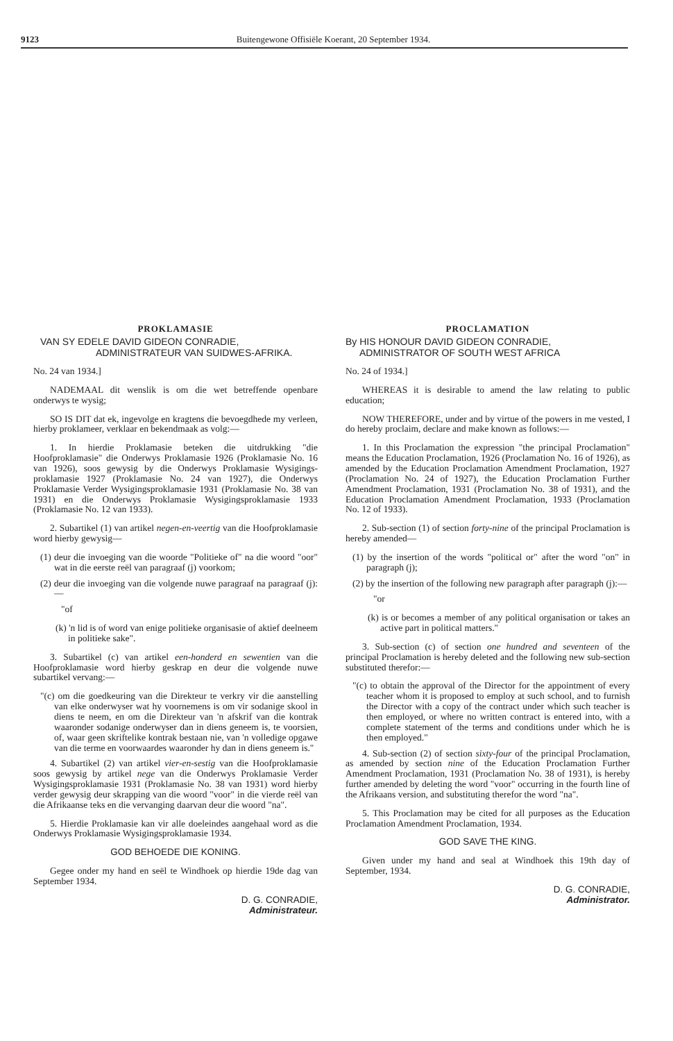9123 Buitengewone Offisiële Koerant, 20 September 1934.
PROKLAMASIE
VAN SY EDELE DAVID GIDEON CONRADIE,
ADMINISTRATEUR VAN SUIDWES-AFRIKA.
No. 24 van 1934.]
NADEMAAL dit wenslik is om die wet betreffende openbare onderwys te wysig;
SO IS DIT dat ek, ingevolge en kragtens die bevoegdhede my verleen, hierby proklameer, verklaar en bekendmaak as volg:—
1. In hierdie Proklamasie beteken die uitdrukking "die Hoofproklamasie" die Onderwys Proklamasie 1926 (Proklamasie No. 16 van 1926), soos gewysig by die Onderwys Proklamasie Wysigings-proklamasie 1927 (Proklamasie No. 24 van 1927), die Onderwys Proklamasie Verder Wysigingsproklamasie 1931 (Proklamasie No. 38 van 1931) en die Onderwys Proklamasie Wysigingsproklamasie 1933 (Proklamasie No. 12 van 1933).
2. Subartikel (1) van artikel negen-en-veertig van die Hoofproklamasie word hierby gewysig—
(1) deur die invoeging van die woorde "Politieke of" na die woord "oor" wat in die eerste reël van paragraaf (j) voorkom;
(2) deur die invoeging van die volgende nuwe paragraaf na paragraaf (j):—
"of
(k) 'n lid is of word van enige politieke organisasie of aktief deelneem in politieke sake".
3. Subartikel (c) van artikel een-honderd en sewentien van die Hoofproklamasie word hierby geskrap en deur die volgende nuwe subartikel vervang:—
"(c) om die goedkeuring van die Direkteur te verkry vir die aanstelling van elke onderwyser wat hy voornemens is om vir sodanige skool in diens te neem, en om die Direkteur van 'n afskrif van die kontrak waaronder sodanige onderwyser dan in diens geneem is, te voorsien, of, waar geen skriftelike kontrak bestaan nie, van 'n volledige opgawe van die terme en voorwaardes waaronder hy dan in diens geneem is."
4. Subartikel (2) van artikel vier-en-sestig van die Hoofproklamasie soos gewysig by artikel nege van die Onderwys Proklamasie Verder Wysigingsproklamasie 1931 (Proklamasie No. 38 van 1931) word hierby verder gewysig deur skrapping van die woord "voor" in die vierde reël van die Afrikaanse teks en die vervanging daarvan deur die woord "na".
5. Hierdie Proklamasie kan vir alle doeleindes aangehaal word as die Onderwys Proklamasie Wysigingsproklamasie 1934.
GOD BEHOEDE DIE KONING.
Gegee onder my hand en seël te Windhoek op hierdie 19de dag van September 1934.
D. G. CONRADIE,
Administrateur.
PROCLAMATION
By HIS HONOUR DAVID GIDEON CONRADIE,
ADMINISTRATOR OF SOUTH WEST AFRICA
No. 24 of 1934.]
WHEREAS it is desirable to amend the law relating to public education;
NOW THEREFORE, under and by virtue of the powers in me vested, I do hereby proclaim, declare and make known as follows:—
1. In this Proclamation the expression "the principal Proclamation" means the Education Proclamation, 1926 (Proclamation No. 16 of 1926), as amended by the Education Proclamation Amendment Proclamation, 1927 (Proclamation No. 24 of 1927), the Education Proclamation Further Amendment Proclamation, 1931 (Proclamation No. 38 of 1931), and the Education Proclamation Amendment Proclamation, 1933 (Proclamation No. 12 of 1933).
2. Sub-section (1) of section forty-nine of the principal Proclamation is hereby amended—
(1) by the insertion of the words "political or" after the word "on" in paragraph (j);
(2) by the insertion of the following new paragraph after paragraph (j):—
"or
(k) is or becomes a member of any political organisation or takes an active part in political matters."
3. Sub-section (c) of section one hundred and seventeen of the principal Proclamation is hereby deleted and the following new sub-section substituted therefor:—
"(c) to obtain the approval of the Director for the appointment of every teacher whom it is proposed to employ at such school, and to furnish the Director with a copy of the contract under which such teacher is then employed, or where no written contract is entered into, with a complete statement of the terms and conditions under which he is then employed."
4. Sub-section (2) of section sixty-four of the principal Proclamation, as amended by section nine of the Education Proclamation Further Amendment Proclamation, 1931 (Proclamation No. 38 of 1931), is hereby further amended by deleting the word "voor" occurring in the fourth line of the Afrikaans version, and substituting therefor the word "na".
5. This Proclamation may be cited for all purposes as the Education Proclamation Amendment Proclamation, 1934.
GOD SAVE THE KING.
Given under my hand and seal at Windhoek this 19th day of September, 1934.
D. G. CONRADIE,
Administrator.